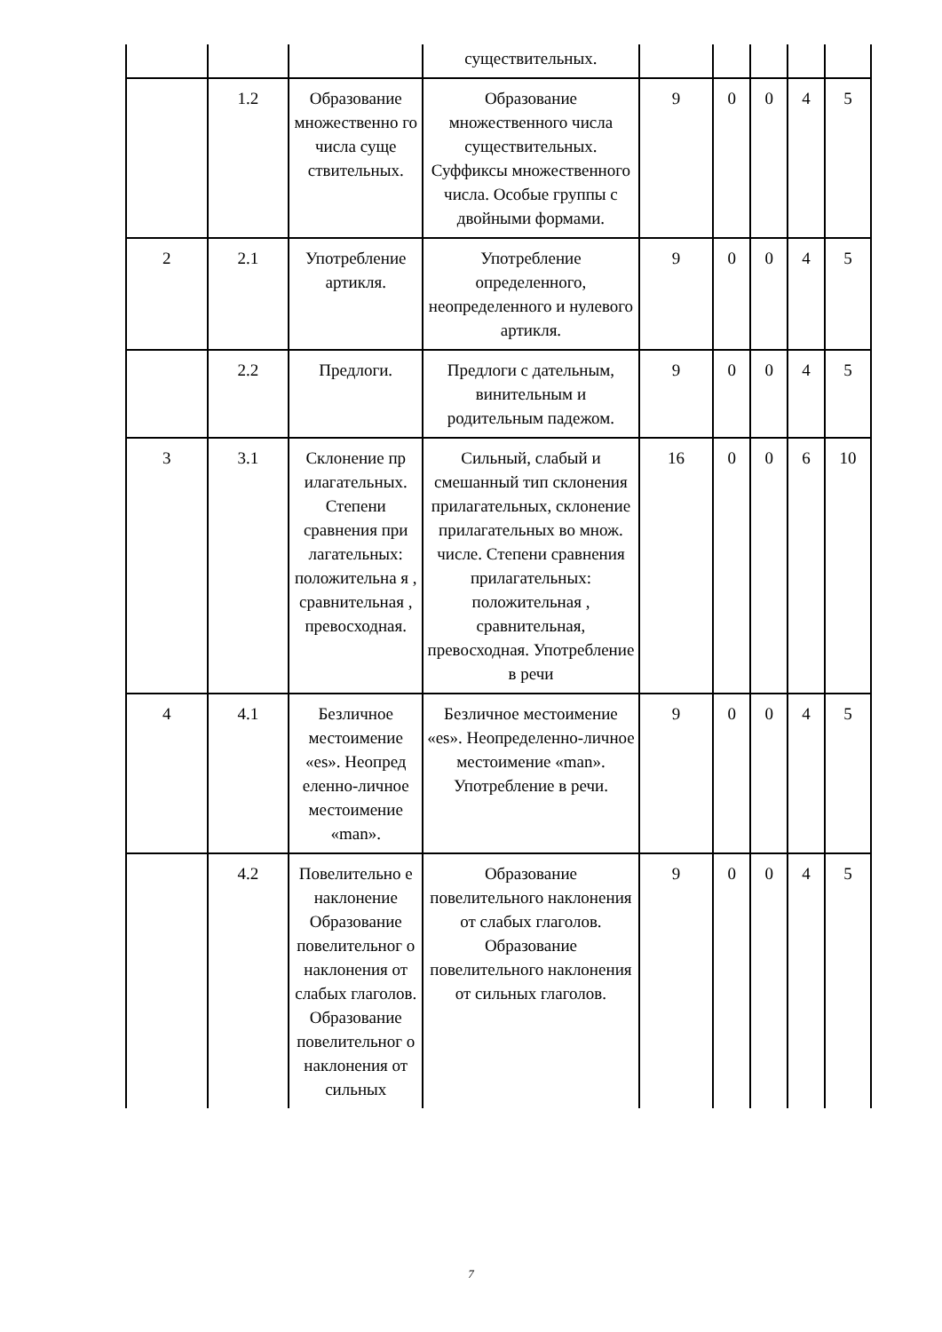| | | | существительных. | | | | | |
| | 1.2 | Образование множественно го числа суще ствительных. | Образование множественного числа существительных. Суффиксы множественного числа. Особые группы с двойными формами. | 9 | 0 | 0 | 4 | 5 |
| 2 | 2.1 | Употребление артикля. | Употребление определенного, неопределенного и нулевого артикля. | 9 | 0 | 0 | 4 | 5 |
| | 2.2 | Предлоги. | Предлоги с дательным, винительным и родительным падежом. | 9 | 0 | 0 | 4 | 5 |
| 3 | 3.1 | Склонение пр илагательных. Степени сравнения при лагательных: положительна я , сравнительная , превосходная. | Сильный, слабый и смешанный тип склонения прилагательных, склонение прилагательных во множ. числе. Степени сравнения прилагательных: положительная , сравнительная, превосходная. Употребление в речи | 16 | 0 | 0 | 6 | 10 |
| 4 | 4.1 | Безличное местоимение «es». Неопред еленно-личное местоимение «man». | Безличное местоимение «es». Неопределенно-личное местоимение «man». Употребление в речи. | 9 | 0 | 0 | 4 | 5 |
| | 4.2 | Повелительно е наклонение Образование повелительног о наклонения от слабых глаголов. Образование повелительног о наклонения от сильных | Образование повелительного наклонения от слабых глаголов. Образование повелительного наклонения от сильных глаголов. | 9 | 0 | 0 | 4 | 5 |
7